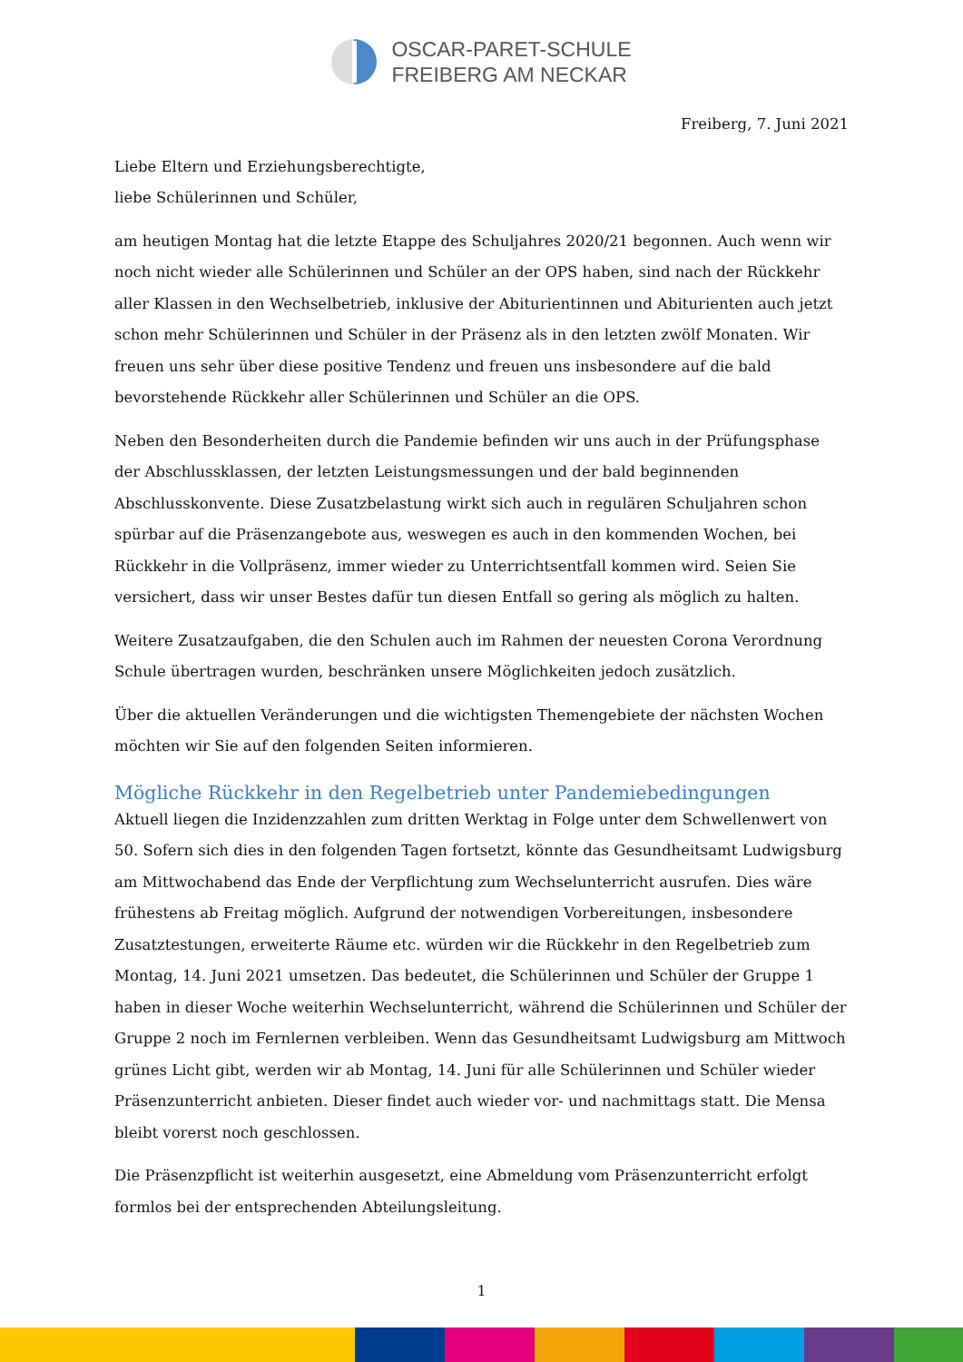OSCAR-PARET-SCHULE
FREIBERG AM NECKAR
Freiberg, 7. Juni 2021
Liebe Eltern und Erziehungsberechtigte,
liebe Schülerinnen und Schüler,
am heutigen Montag hat die letzte Etappe des Schuljahres 2020/21 begonnen. Auch wenn wir noch nicht wieder alle Schülerinnen und Schüler an der OPS haben, sind nach der Rückkehr aller Klassen in den Wechselbetrieb, inklusive der Abiturientinnen und Abiturienten auch jetzt schon mehr Schülerinnen und Schüler in der Präsenz als in den letzten zwölf Monaten. Wir freuen uns sehr über diese positive Tendenz und freuen uns insbesondere auf die bald bevorstehende Rückkehr aller Schülerinnen und Schüler an die OPS.
Neben den Besonderheiten durch die Pandemie befinden wir uns auch in der Prüfungsphase der Abschlussklassen, der letzten Leistungsmessungen und der bald beginnenden Abschlusskonvente. Diese Zusatzbelastung wirkt sich auch in regulären Schuljahren schon spürbar auf die Präsenzangebote aus, weswegen es auch in den kommenden Wochen, bei Rückkehr in die Vollpräsenz, immer wieder zu Unterrichtsentfall kommen wird. Seien Sie versichert, dass wir unser Bestes dafür tun diesen Entfall so gering als möglich zu halten.
Weitere Zusatzaufgaben, die den Schulen auch im Rahmen der neuesten Corona Verordnung Schule übertragen wurden, beschränken unsere Möglichkeiten jedoch zusätzlich.
Über die aktuellen Veränderungen und die wichtigsten Themengebiete der nächsten Wochen möchten wir Sie auf den folgenden Seiten informieren.
Mögliche Rückkehr in den Regelbetrieb unter Pandemiebedingungen
Aktuell liegen die Inzidenzzahlen zum dritten Werktag in Folge unter dem Schwellenwert von 50. Sofern sich dies in den folgenden Tagen fortsetzt, könnte das Gesundheitsamt Ludwigsburg am Mittwochabend das Ende der Verpflichtung zum Wechselunterricht ausrufen. Dies wäre frühestens ab Freitag möglich. Aufgrund der notwendigen Vorbereitungen, insbesondere Zusatztestungen, erweiterte Räume etc. würden wir die Rückkehr in den Regelbetrieb zum Montag, 14. Juni 2021 umsetzen. Das bedeutet, die Schülerinnen und Schüler der Gruppe 1 haben in dieser Woche weiterhin Wechselunterricht, während die Schülerinnen und Schüler der Gruppe 2 noch im Fernlernen verbleiben. Wenn das Gesundheitsamt Ludwigsburg am Mittwoch grünes Licht gibt, werden wir ab Montag, 14. Juni für alle Schülerinnen und Schüler wieder Präsenzunterricht anbieten. Dieser findet auch wieder vor- und nachmittags statt. Die Mensa bleibt vorerst noch geschlossen.
Die Präsenzpflicht ist weiterhin ausgesetzt, eine Abmeldung vom Präsenzunterricht erfolgt formlos bei der entsprechenden Abteilungsleitung.
1